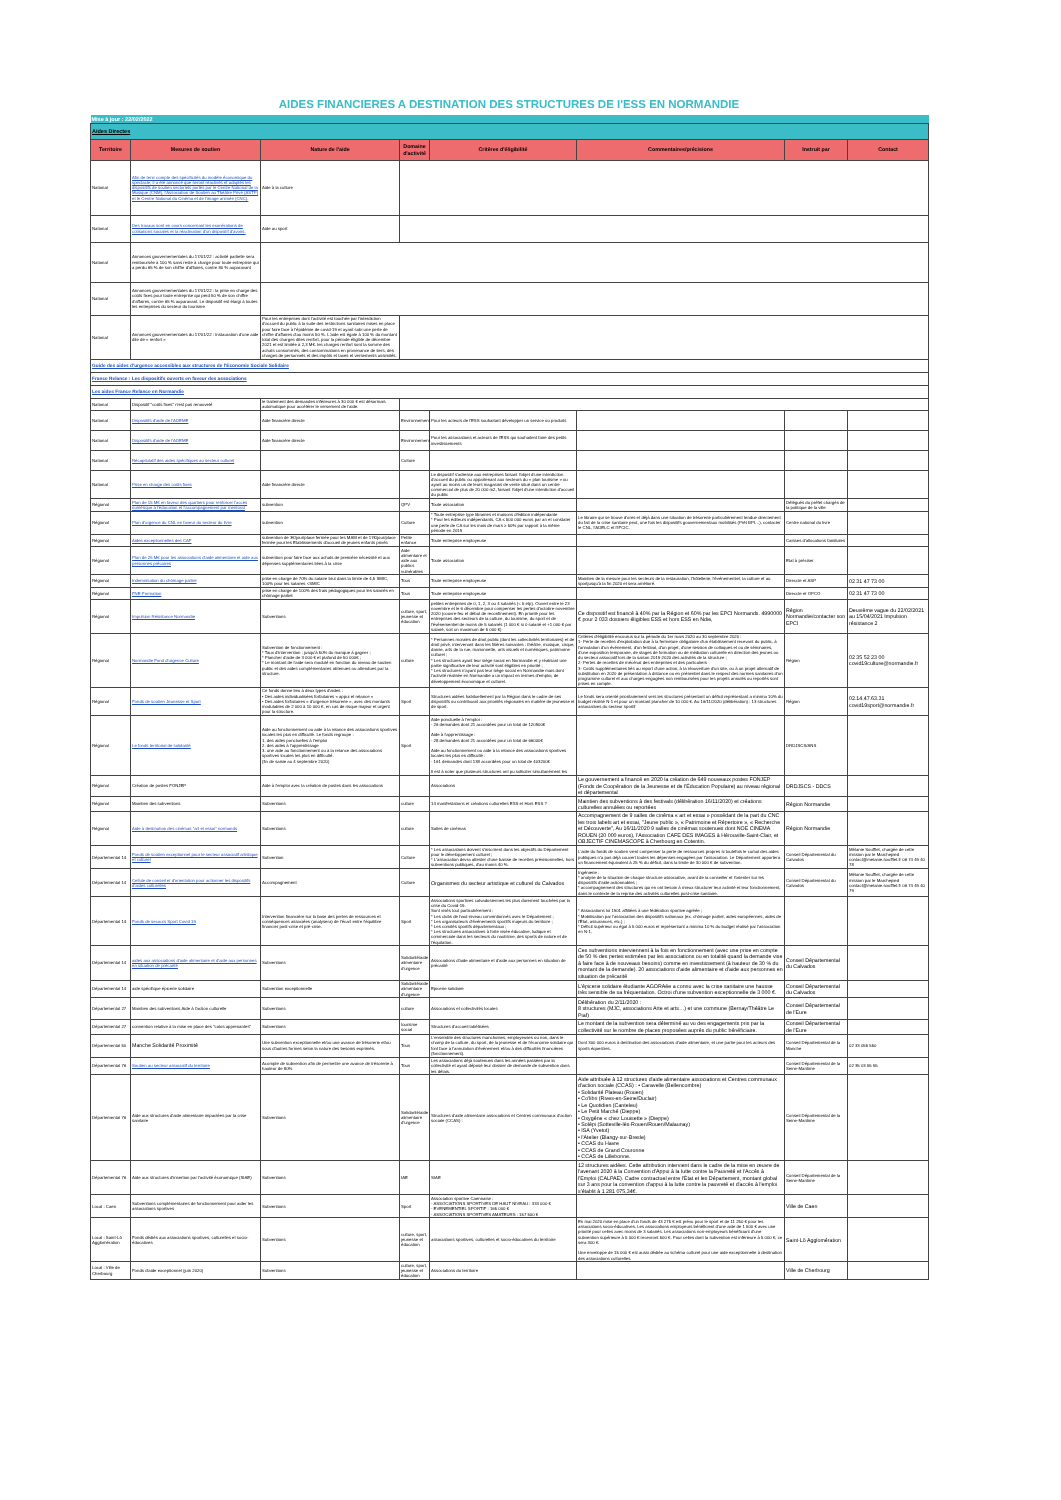AIDES FINANCIERES A DESTINATION DES STRUCTURES DE I'ESS EN NORMANDIE
| Mise à jour : 22/02/2022 | | | | | | | |
| Aides Directes | | | | | | | |
| Territoire | Mesures de soutien | Nature de l'aide | Domaine d'activité | Critères d'éligibilité | Commentaires/précisions | Instruit par | Contact |
| National | Afin de tenir compte des spécificités du modèle économique du spectacle, il a été annoncé que seront réactivés et adaptés les dispositifs de soutien sectoriels portés par le Centre National de la Musique (CNM), l'Association de Soutien au Théâtre Privé (ASTP) et le Centre National du Cinéma et de l'image animée (CNC). | Aide à la culture | | | | | |
| National | Des travaux sont en cours concernant les exonérations de cotisations sociales et la réactivation d'un dispositif d'avoirs. | Aide au sport | | | | | |
| National | Annonces gouvernementales du 17/01/22 : activité partielle sera remboursée à 100 % sans reste à charge pour toute entreprise qui a perdu 65 % de son chiffre d'affaires, contre 80 % auparavant | | | | | | |
| National | Annonces gouvernementales du 17/01/22 : la prise en charge des coûts fixes pour toute entreprise qui perd 50 % de son chiffre d'affaires, contre 65 % auparavant. Le dispositif est élargi à toutes les entreprises du secteur du tourisme | | | | | | |
| National | Annonces gouvernementales du 17/01/22 : Instauration d'une aide dite de « renfort » | Pour les entreprises dont l'activité est touchée par l'interdiction d'accueil du public à la suite des restrictions sanitaires mises en place pour faire face à l'épidémie de covid-19 et ayant subi une perte de chiffre d'affaires d'au moins 50 %. L'aide est égale à 100 % du montant total des charges dites renfort, pour la période éligible de décembre 2021 et est limitée à 2,3 M€. les charges renfort sont la somme des achats consommés, des consommations en provenance de tiers, des charges de personnels et des impôts et taxes et versements assimilés. | | | | | |
| Guide des aides d'urgence accessibles aux structures de l'Economie Sociale Solidaire | | | | | | | |
| France Relance : Les dispositifs ouverts en faveur des associations | | | | | | | |
| Les aides France Relance en Normandie | | | | | | | |
| National | Dispositif "coûts fixes" n'est pas renouvelé | le traitement des demandes inférieures à 30 000 € est désormais automatique pour accélérer le versement de l'aide. | | | | | |
| National | Dispositifs d'aide de l'ADEME | Aide financière directe | Environnement | Pour les acteurs de l'ESS souhaitant développer un service ou produits | | | |
| National | Dispositifs d'aide de l'ADEME | Aide financière directe | Environnement | Pour les associations et acteurs de l'ESS qui souhaitent faire des petits investissements | | | |
| National | Récapitulatif des aides spécifiques au secteur culturel | | Culture | | | | |
| National | Prise en charge des coûts fixes | Aide financière directe | | Le dispositif s'adresse aux entreprises faisant l'objet d'une interdiction d'accueil du public ou appartenant aux secteurs du « plan tourisme » ou ayant au moins un de leurs magasins de vente situé dans un centre commercial de plus de 20 000 m2, faisant l'objet d'une interdiction d'accueil du public | | | |
| Régional | Plan de 15 M€ en faveur des quartiers pour renforcer l'accès numérique à l'éducation et l'accompagnement par mentorat | subvention | QPV | Toute association | | Délégués du préfet chargés de la politique de la ville | |
| Régional | Plan d'urgence du CNL en faveur du secteur du livre | subvention | Culture | * Toute entreprise type librairies et maisons d'édition indépendante * Pour les éditeurs indépendants, CA ≤ 500 000 euros par an et constater une perte de CA sur les mois de mars ≥ 50% par rapport à la même période en 2019 | Le libraire qui se trouve d'ores et déjà dans une situation de trésorerie particulièrement tendue directement du fait de la crise sanitaire peut, une fois les dispositifs gouvernementaux mobilisés (Prêt BPI…), contacter le CNL, l'ADELC et l'IFCIC. | Centre national du livre | |
| Régional | Aides exceptionnelles des CAF | subvention de 3€/jour/place fermée pour les MAM et de 17€/jour/place fermée pour les Etablissements d'accueil de jeunes enfants privés | Petite enfance | Toute entreprise employeuse | | Caisses d'allocations familiales | |
| Régional | Plan de 25 M€ pour les associations d'aide alimentaire et aide aux personnes précaires | subvention pour faire face aux achats de première nécessité et aux dépenses supplémentaires liées à la crise | Aide alimentaire et aide aux publics vulnérables | Toute association | | Etat à préciser | |
| Régional | Indemnisation du chômage partiel | prise en charge de 70% du salaire brut dans la limite de 4,5 SMIC, 100% pour les salaires <SMIC | Tous | Toute entreprise employeuse | Maintien de la mesure pour les secteurs de la restauration, l'hôtellerie, l'événementiel, la culture et au sportjusqu'à la fin 2020 et sera amélioré. | Direccte et ASP | 02 31 47 73 00 |
| Régional | FNE-Formation | prise en charge de 100% des frais pédagogiques pour les salariés en chômage partiel | Tous | Toute entreprise employeuse | | Direccte et OPCO | 02 31 47 73 00 |
| Régional | Impulsion Résistance Normandie | Subventions | culture, sport, jeunesse et éducation | petites entreprises de 0, 1, 2, 3 ou 4 salariés (< 5 etp). Ouvert entre le 23 novembre et le 6 décembre pour compenser les pertes d'octobre-novembre 2020 (couvre-feu et début de reconfinement). En priorité pour les entreprises des secteurs de la culture, du tourisme, du sport et de l'événementiel de moins de 5 salariés (1 000 € si 0 salarié et +1 000 € par salarié, soit un maximum de 5 000 €) | Ce dispositif est financé à 40% par la Région et 60% par les EPCI Normands. 4990000 € pour 2 033 dossiers éligibles ESS et hors ESS en Ndie, | Région Normandie/contacter son EPCI | Deuxième vague du 22/02/2021 au 15/04/2021 Impulsion résistance 2 |
| Régional | Normandie Fond d'urgence Culture | Subvention de fonctionnement : * Taux d'intervention : jusqu'à 50% du manque à gagner ; * Plancher d'aide de 3 000 € et plafond de 50 000€ ; * Le montant de l'aide sera modulé en fonction du niveau de soutien public et des aides complémentaires obtenues ou attendues par la structure. | culture | * Personnes morales de droit public (dont les collectivités territoriales) et de droit privé, intervenant dans les filières suivantes : théâtre, musique, cirque, danse, arts de la rue, marionnette, arts visuels et numériques, patrimoine culturel ; * Les structures ayant leur siège social en Normandie et y réalisant une partie significative de leur activité sont éligibles en priorité ; * Les structures n'ayant pas leur siège social en Normandie mais dont l'activité réalisée en Normandie a un impact en termes d'emploi, de développement économique et culturel. | Critères d'éligibilité encourus sur la période du 1er mars 2020 au 30 septembre 2020 : 1- Perte de recettes d'exploitation due à la fermeture obligatoire d'un établissement recevant du public, à l'annulation d'un événement, d'un festival, d'un projet, d'une session de colloques et ou de séminaires, d'une exposition temporaire, de stages de formation ou de médiation culturelle en direction des jeunes ou du secteur associatif lors de la saison 2019-2020 des activités de la structure ; 2- Pertes de recettes de mécénat des entreprises et des particuliers 3- Coûts supplémentaires liés au report d'une action, à la réouverture d'un site, ou à un projet alternatif de substitution en 2020 de présentation à distance ou en présentiel dans le respect des normes sanitaires d'un programme culturel et aux charges engagées non remboursées pour les projets annulés ou reportés sont prises en compte. | Région | 02 35 52 23 00 covid19culture@normandie.fr |
| Régional | Fonds de soutien Jeunesse et Sport | Ce fonds donne lieu à deux types d'aides : • Des aides individualisées forfaitaires « appui et relance » • Des aides forfaitaires « d'urgence trésorerie », avec des montants modulables de 2 000 à 10 000 €, en cas de risque majeur et urgent pour la structure. | Sport | Structures aidées habituellement par la Région dans le cadre de ses dispositifs ou contribuant aux priorités régionales en matière de jeunesse et de sport. | Le fonds sera orienté prioritairement vers les structures présentant un déficit représentant a minima 10% du budget réalisé N-1 et pour un montant plancher de 10 000 €. Au 16/11/2020 (délibération) : 13 structures associatives du secteur sportif | Région | 02.14.47.63.31 covid19sport@normandie.fr |
| Régional | Le fonds territorial de solidarité | Aide au fonctionnement ou aide à la relance des associations sportives locales les plus en difficulté. Le fonds regroupe : 1. des aides ponctuelles à l'emploi 2. des aides à l'apprentissage 3. une aide au fonctionnement ou à la relance des associations sportives locales les plus en difficulté. (fin de saisie au 4 septembre 2020) | Sport | Aide ponctuelle à l'emploi : - 26 demandes dont 21 accordées pour un total de 120900€ Aide à l'apprentissage : - 28 demandes dont 21 accordées pour un total de 66000€ Aide au fonctionnement ou aide à la relance des associations sportives locales les plus en difficulté : - 161 demandes dont 138 accordées pour un total de 403200€ Il est à noter que plusieurs structures ont pu solliciter simultanément les | | DRDJSCS/ANS | |
| Régional | Création de postes FONJEP | Aide à l'emploi avec la création de postes dans les associations | | Associations | Le gouvernement a financé en 2020 la création de 649 nouveaux postes FONJEP (Fonds de Coopération de la Jeunesse et de l'Éducation Populaire) au niveau régional et départemental | DRDJSCS - DDCS | |
| Régional | Maintien des subventions | Subventions | culture | 14 manifestations et créations culturelles ESS et Hors ESS ? | Maintien des subventions à des festivals (délibération 16/11/2020) et créations culturelles annulées ou reportées | Région Normandie | |
| Régional | Aide à destination des cinémas "art et essai" normands | Subventions | culture | Salles de cinémas | Accompagnement de 9 salles de cinéma « art et essai » possédant de la part du CNC les trois labels art et essai, "Jeune public », « Patrimoine et Répertoire », « Recherche et Découverte", Au 16/11/2020 9 salles de cinémas soutenues dont NOE CINEMA ROUEN (20 000 euros), l'Association CAFE DES IMAGES à Hérouville-Saint-Clair, et OBJECTIF CINEMASCOPE à Cherbourg en Cotentin. | Région Normandie | |
| Départemental 14 | Fonds de soutien exceptionnel pour le secteur associatif artistique et culturel | Subvention | Culture | * Les associations doivent s'inscrirent dans les objectifs du Département pour le développement culturel ; * L'association devra attester d'une baisse de recettes prévisionnelles, hors subventions publiques, d'au moins 40 %. | L'aide du fonds de soutien vient compenser la perte de ressources propres si toutefois le cumul des aides publiques n'a pas déjà couvert toutes les dépenses engagées par l'association. Le Département apportera un financement équivalent à 25 % du déficit, dans la limite de 30 000 € de subvention. | Conseil Départemental du Calvados | Mélanie Soufflet, chargée de cette mission par le Marchepied contact@melanie.soufflet.fr 06 74 49 40 78 |
| Départemental 14 | Cellule de conseil et d'orientation pour actionner les dispositifs d'aides culturelles | Accompagnement | Culture | Organismes du secteur artistique et culturel du Calvados | Ingénierie : * analyse de la situation de chaque structure associative, avant de la conseiller et l'orienter sur les dispositifs d'aide actionnables ; * accompagnement des structures qui en ont besoin à mieux structurer leur activité et leur fonctionnement, dans le contexte de la reprise des activités culturelles post-crise sanitaire. | Conseil Départemental du Calvados | Mélanie Soufflet, chargée de cette mission par le Marchepied contact@melanie.soufflet.fr 06 74 49 40 79 |
| Départemental 14 | Fonds de secours Sport Covid 19 | Intervention financière sur la base des pertes de ressources et conséquences associées (analysera) de l'écart entre l'équilibre financier post-crise et pré-crise. | Sport | Associations sportives calvadosiennes les plus durement touchées par la crise du Covid-19. Sont visés tout particulièrement : * Les clubs de haut-niveau conventionnés avec le Département ; * Les organisateurs d'événements sportifs majeurs du territoire ; * Les comités sportifs départementaux ; * Les structures associatives à forte visée éducative, ludique et commerciale dans les secteurs du nautisme, des sports de nature et de l'équitation. | * Associations loi 1901 affiliées à une fédération sportive agréée ; * Mobilisation par l'association des dispositifs nationaux (ex. chômage partiel, aides européennes, aides de l'État, assurances, etc.) ; * Déficit supérieur ou égal à 5 000 euros et représentant a minima 10 % du budget réalisé par l'association en N-1. | | |
| Départemental 14 | aides aux associations d'aide alimentaire et d'aide aux personnes en situation de précarité | Subventions | Solidarité/aide alimentaire d'urgence | Associations d'aide alimentaire et d'aide aux personnes en situation de précarité | Ces subventions interviennent à la fois en fonctionnement (avec une prise en compte de 50 % des pertes estimées par les associations ou en totalité quand la demande vise à faire face à de nouveaux besoins) comme en investissement (à hauteur de 30 % du montant de la demande). 20 associations d'aide alimentaire et d'aide aux personnes en situation de précarité | Conseil Départemental du Calvados | |
| Départemental 14 | aide spécifique épicerie solidaire | Subvention exceptionnelle | Solidarité/aide alimentaire d'urgence | Epicerie solidaire | L'épicerie solidaire étudiante AGORAée a connu avec la crise sanitaire une hausse très sensible de sa fréquentation. Octroi d'une subvention exceptionnelle de 3 000 €. | Conseil Départemental du Calvados | |
| Départemental 27 | Maintien des subventions Aide à l'action culturelle | Subventions | culture | Associations et collectivités locales | Délibération du 2/11/2020 : 8 structures (MJC, associations Arte et arts…) et une commune (Bernay/Théâtre Le Piaf) | Conseil Départemental de l'Eure | |
| Départemental 27 | convention relative à la mise en place des "colos apprenantes" | Subventions | tourisme social | Structures d'accueil labélisées | Le montant de la subvention sera déterminé au vu des engagements pris par la collectivité sur le nombre de places proposées auprès du public bénéficiaire. | Conseil Départemental de l'Eure | |
| Départemental 50 | Manche Solidarité Proximité | Une subvention exceptionnelle et/ou une avance de trésorerie et/ou sous d'autres formes selon la nature des besoins exprimés. | Tous | L'ensemble des structures manchoises, employeuses ou non, dans le champ de la culture, du sport, de la jeunesse et de l'économie solidaire qui font face à l'annulation d'événement et/ou à des difficultés financières (fonctionnement). | Dont 300 000 euros à destination des associations d'aide alimentaire, et une partie pour les acteurs des sports équestres. | Conseil Départemental de la Manche | 02 33 055 550 |
| Départemental 76 | Soutien au secteur associatif du territoire | Acompte de subvention afin de permettre une avance de trésorerie à hauteur de 80% | Tous | Les associations déjà soutenues dans les années passées par la collectivité et ayant déposé leur dossier de demande de subvention dans les délais. | | Conseil Départemental de la Seine-Maritime | 02 35 03 55 55 |
| Départemental 76 | Aide aux structures d'aide alimentaire impactées par la crise sanitaire | Subventions | Solidarité/aide alimentaire d'urgence | Structures d'aide alimentaire associations et Centres communaux d'action sociale (CCAS) : | Aide attribuée à 12 structures d'aide alimentaire associations et Centres communaux d'action sociale (CCAS) : • Caravelle (Bellencombre) • Solidarité Plateau (Rouen) • Co'libri (Rives-en-Seine/Duclair) • Le Quotidien (Canteleu) • Le Petit Marché (Dieppe) • Oxygène « chez Louisette » (Dieppe) • Solépi (Sotteville-lès-Rouen/Rouen/Malaunay) • ISA (Yvetot) • l'Atelier (Blangy-sur-Bresle) • CCAS du Havre • CCAS de Grand Couronne • CCAS de Lillebonne. | Conseil Départemental de la Seine-Maritime | |
| Départemental 76 | Aide aux structures d'insertion par l'activité économique (SIAE) | Subventions | IAE | SIAE | 12 structures aidées. Cette attribution intervient dans le cadre de la mise en œuvre de l'avenant 2020 à la Convention d'Appui à la lutte contre la Pauvreté et l'Accès à l'Emploi (CALPAE). Cadre contractuel entre l'État et les Département, montant global sur 3 ans pour la convention d'appui à la lutte contre la pauvreté et d'accès à l'emploi s'établit à 1 281 075,34€. | Conseil Départemental de la Seine-Maritime | |
| Local : Caen | Subventions complémentaires de fonctionnement pour aider les associations sportives | Subventions | Sport | Association sportive Caennaise : - ASSOCIATIONS SPORTIVES DE HAUT NIVEAU : 333 000 € - EVENEMENTIEL SPORTIF : 165 000 € - ASSOCIATIONS SPORTIVES AMATEURS : 157 500 € | | Ville de Caen | |
| Local : Saint-Lô Agglomération | Fonds dédiés aux associations sportives, culturelles et socio-éducatives | Subventions | culture, sport, jeunesse et éducation | associations sportives, culturelles et socio-éducatives du territoire | En mai 2020 mise en place d'un fonds de 43 275 € est prévu pour le sport et de 11 250 € pour les associations socio-éducatives. Les associations employeurs bénéficient d'une aide de 1 500 € avec une priorité pour celles avec moins de 3 salariés. Les associations non-employeurs bénéficiant d'une subvention supérieure à 5 000 € recevront 500 €. Pour celles dont la subvention est inférieure à 5 000 €, ce sera 300 €. Une enveloppe de 15 000 € est aussi dédiée au schéma culturel pour une aide exceptionnelle à destination des associations culturelles. | Saint-Lô Agglomération | |
| Local : Ville de Cherbourg | Fonds d'aide exceptionnel (juin 2020) | Subventions | culture, sport, jeunesse et éducation | Associations du territoire | | Ville de Cherbourg | |